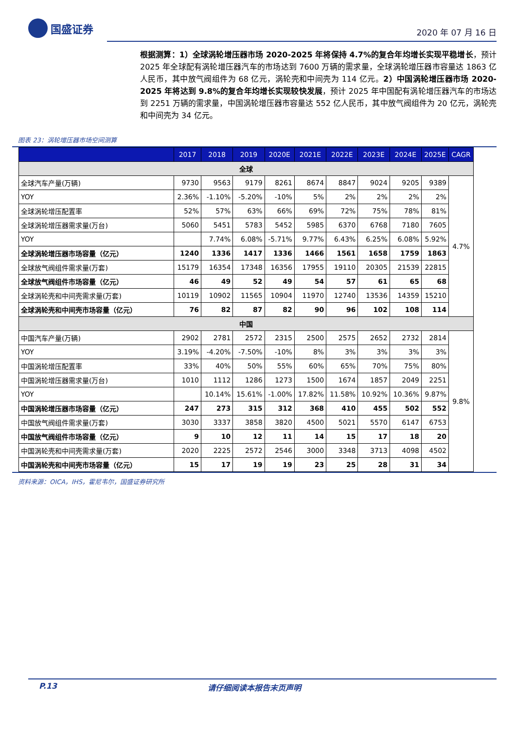国盛证券
2020 年 07 月 16 日
根据测算：1）全球涡轮增压器市场 2020-2025 年将保持 4.7%的复合年均增长实现平稳增长，预计 2025 年全球配有涡轮增压器汽车的市场达到 7600 万辆的需求量，全球涡轮增压器市容量达 1863 亿人民币，其中放气阀组件为 68 亿元，涡轮壳和中间壳为 114 亿元。2）中国涡轮增压器市场 2020-2025 年将达到 9.8%的复合年均增长实现较快发展，预计 2025 年中国配有涡轮增压器汽车的市场达到 2251 万辆的需求量，中国涡轮增压器市容量达 552 亿人民币，其中放气阀组件为 20 亿元，涡轮壳和中间壳为 34 亿元。
图表 23：涡轮增压器市场空间测算
| | 2017 | 2018 | 2019 | 2020E | 2021E | 2022E | 2023E | 2024E | 2025E | CAGR |
| --- | --- | --- | --- | --- | --- | --- | --- | --- | --- | --- |
| 全球 | | | | | | | | | | |
| 全球汽车产量(万辆) | 9730 | 9563 | 9179 | 8261 | 8674 | 8847 | 9024 | 9205 | 9389 | 4.7% |
| YOY | 2.36% | -1.10% | -5.20% | -10% | 5% | 2% | 2% | 2% | 2% | |
| 全球涡轮增压配置率 | 52% | 57% | 63% | 66% | 69% | 72% | 75% | 78% | 81% | |
| 全球涡轮增压器需求量(万台) | 5060 | 5451 | 5783 | 5452 | 5985 | 6370 | 6768 | 7180 | 7605 | |
| YOY | | 7.74% | 6.08% | -5.71% | 9.77% | 6.43% | 6.25% | 6.08% | 5.92% | |
| 全球涡轮增压器市场容量（亿元） | 1240 | 1336 | 1417 | 1336 | 1466 | 1561 | 1658 | 1759 | 1863 | |
| 全球放气阀组件需求量(万套) | 15179 | 16354 | 17348 | 16356 | 17955 | 19110 | 20305 | 21539 | 22815 | |
| 全球放气阀组件市场容量（亿元） | 46 | 49 | 52 | 49 | 54 | 57 | 61 | 65 | 68 | |
| 全球涡轮壳和中间壳需求量(万套) | 10119 | 10902 | 11565 | 10904 | 11970 | 12740 | 13536 | 14359 | 15210 | |
| 全球涡轮壳和中间壳市场容量（亿元） | 76 | 82 | 87 | 82 | 90 | 96 | 102 | 108 | 114 | |
| 中国 | | | | | | | | | | |
| 中国汽车产量(万辆) | 2902 | 2781 | 2572 | 2315 | 2500 | 2575 | 2652 | 2732 | 2814 | 9.8% |
| YOY | 3.19% | -4.20% | -7.50% | -10% | 8% | 3% | 3% | 3% | 3% | |
| 中国涡轮增压配置率 | 33% | 40% | 50% | 55% | 60% | 65% | 70% | 75% | 80% | |
| 中国涡轮增压器需求量(万台) | 1010 | 1112 | 1286 | 1273 | 1500 | 1674 | 1857 | 2049 | 2251 | |
| YOY | | 10.14% | 15.61% | -1.00% | 17.82% | 11.58% | 10.92% | 10.36% | 9.87% | |
| 中国涡轮增压器市场容量（亿元） | 247 | 273 | 315 | 312 | 368 | 410 | 455 | 502 | 552 | |
| 中国放气阀组件需求量(万套) | 3030 | 3337 | 3858 | 3820 | 4500 | 5021 | 5570 | 6147 | 6753 | |
| 中国放气阀组件市场容量（亿元） | 9 | 10 | 12 | 11 | 14 | 15 | 17 | 18 | 20 | |
| 中国涡轮壳和中间壳需求量(万套) | 2020 | 2225 | 2572 | 2546 | 3000 | 3348 | 3713 | 4098 | 4502 | |
| 中国涡轮壳和中间壳市场容量（亿元） | 15 | 17 | 19 | 19 | 23 | 25 | 28 | 31 | 34 | |
资料来源：OICA，IHS，霍尼韦尔，国盛证券研究所
P.13 请仔细阅读本报告末页声明